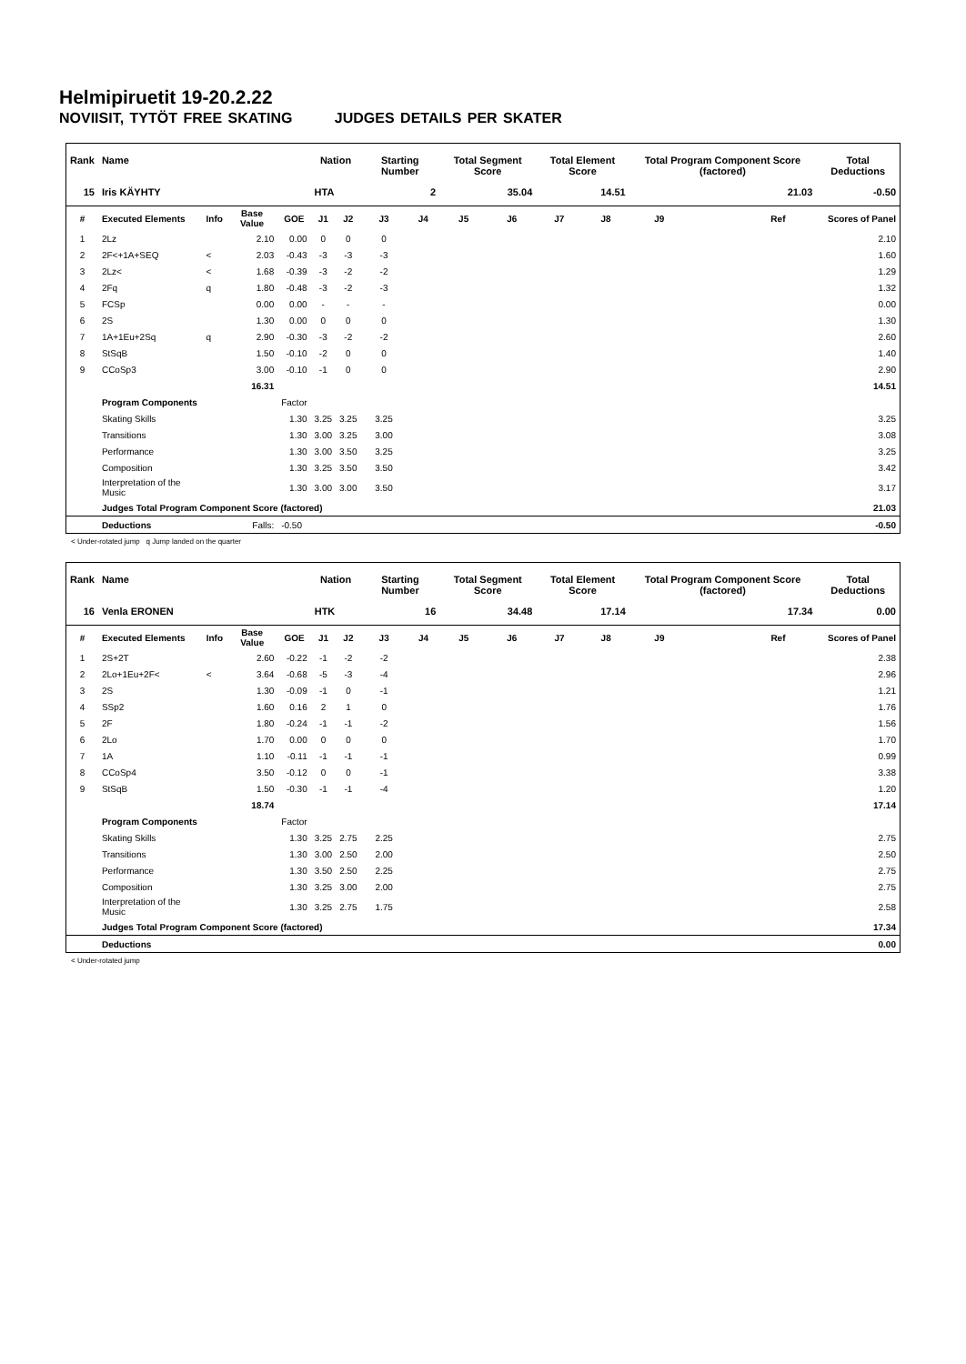Helmipiruetit 19-20.2.22
NOVIISIT, TYTÖT FREE SKATING JUDGES DETAILS PER SKATER
| Rank | Name | | | | Nation | | Starting Number | | Total Segment Score | | Total Element Score | | Total Program Component Score (factored) | | | | Total Deductions |
| --- | --- | --- | --- | --- | --- | --- | --- | --- | --- | --- | --- | --- | --- | --- | --- | --- | --- |
| 15 | Iris KÄYHTY | | | | HTA | | 2 | | 35.04 | | 14.51 | | 21.03 | | | | -0.50 |
| # | Executed Elements | Info | Base Value | GOE | J1 | J2 | J3 | J4 | J5 | J6 | J7 | J8 | J9 | | | Ref | Scores of Panel |
| 1 | 2Lz | | 2.10 | 0.00 | 0 | 0 | 0 | | | | | | | | | | 2.10 |
| 2 | 2F<+1A+SEQ | < | 2.03 | -0.43 | -3 | -3 | -3 | | | | | | | | | | 1.60 |
| 3 | 2Lz< | < | 1.68 | -0.39 | -3 | -2 | -2 | | | | | | | | | | 1.29 |
| 4 | 2Fq | q | 1.80 | -0.48 | -3 | -2 | -3 | | | | | | | | | | 1.32 |
| 5 | FCSp | | 0.00 | 0.00 | - | - | - | | | | | | | | | | 0.00 |
| 6 | 2S | | 1.30 | 0.00 | 0 | 0 | 0 | | | | | | | | | | 1.30 |
| 7 | 1A+1Eu+2Sq | q | 2.90 | -0.30 | -3 | -2 | -2 | | | | | | | | | | 2.60 |
| 8 | StSqB | | 1.50 | -0.10 | -2 | 0 | 0 | | | | | | | | | | 1.40 |
| 9 | CCoSp3 | | 3.00 | -0.10 | -1 | 0 | 0 | | | | | | | | | | 2.90 |
| | | | 16.31 | | | | | | | | | | | | | | 14.51 |
| | Program Components | | | Factor | | | | | | | | | | | | | |
| | Skating Skills | | | 1.30 | 3.25 | 3.25 | 3.25 | | | | | | | | | | 3.25 |
| | Transitions | | | 1.30 | 3.00 | 3.25 | 3.00 | | | | | | | | | | 3.08 |
| | Performance | | | 1.30 | 3.00 | 3.50 | 3.25 | | | | | | | | | | 3.25 |
| | Composition | | | 1.30 | 3.25 | 3.50 | 3.50 | | | | | | | | | | 3.42 |
| | Interpretation of the Music | | | 1.30 | 3.00 | 3.00 | 3.50 | | | | | | | | | | 3.17 |
| | Judges Total Program Component Score (factored) | | | | | | | | | | | | | | | | 21.03 |
| | Deductions | | Falls: | -0.50 | | | | | | | | | | | | | -0.50 |
< Under-rotated jump q Jump landed on the quarter
| Rank | Name | | | | Nation | | Starting Number | | Total Segment Score | | Total Element Score | | Total Program Component Score (factored) | | | | Total Deductions |
| --- | --- | --- | --- | --- | --- | --- | --- | --- | --- | --- | --- | --- | --- | --- | --- | --- | --- |
| 16 | Venla ERONEN | | | | HTK | | 16 | | 34.48 | | 17.14 | | 17.34 | | | | 0.00 |
| # | Executed Elements | Info | Base Value | GOE | J1 | J2 | J3 | J4 | J5 | J6 | J7 | J8 | J9 | | | Ref | Scores of Panel |
| 1 | 2S+2T | | 2.60 | -0.22 | -1 | -2 | -2 | | | | | | | | | | 2.38 |
| 2 | 2Lo+1Eu+2F< | < | 3.64 | -0.68 | -5 | -3 | -4 | | | | | | | | | | 2.96 |
| 3 | 2S | | 1.30 | -0.09 | -1 | 0 | -1 | | | | | | | | | | 1.21 |
| 4 | SSp2 | | 1.60 | 0.16 | 2 | 1 | 0 | | | | | | | | | | 1.76 |
| 5 | 2F | | 1.80 | -0.24 | -1 | -1 | -2 | | | | | | | | | | 1.56 |
| 6 | 2Lo | | 1.70 | 0.00 | 0 | 0 | 0 | | | | | | | | | | 1.70 |
| 7 | 1A | | 1.10 | -0.11 | -1 | -1 | -1 | | | | | | | | | | 0.99 |
| 8 | CCoSp4 | | 3.50 | -0.12 | 0 | 0 | -1 | | | | | | | | | | 3.38 |
| 9 | StSqB | | 1.50 | -0.30 | -1 | -1 | -4 | | | | | | | | | | 1.20 |
| | | | 18.74 | | | | | | | | | | | | | | 17.14 |
| | Program Components | | | Factor | | | | | | | | | | | | | |
| | Skating Skills | | | 1.30 | 3.25 | 2.75 | 2.25 | | | | | | | | | | 2.75 |
| | Transitions | | | 1.30 | 3.00 | 2.50 | 2.00 | | | | | | | | | | 2.50 |
| | Performance | | | 1.30 | 3.50 | 2.50 | 2.25 | | | | | | | | | | 2.75 |
| | Composition | | | 1.30 | 3.25 | 3.00 | 2.00 | | | | | | | | | | 2.75 |
| | Interpretation of the Music | | | 1.30 | 3.25 | 2.75 | 1.75 | | | | | | | | | | 2.58 |
| | Judges Total Program Component Score (factored) | | | | | | | | | | | | | | | | 17.34 |
| | Deductions | | | | | | | | | | | | | | | | 0.00 |
< Under-rotated jump